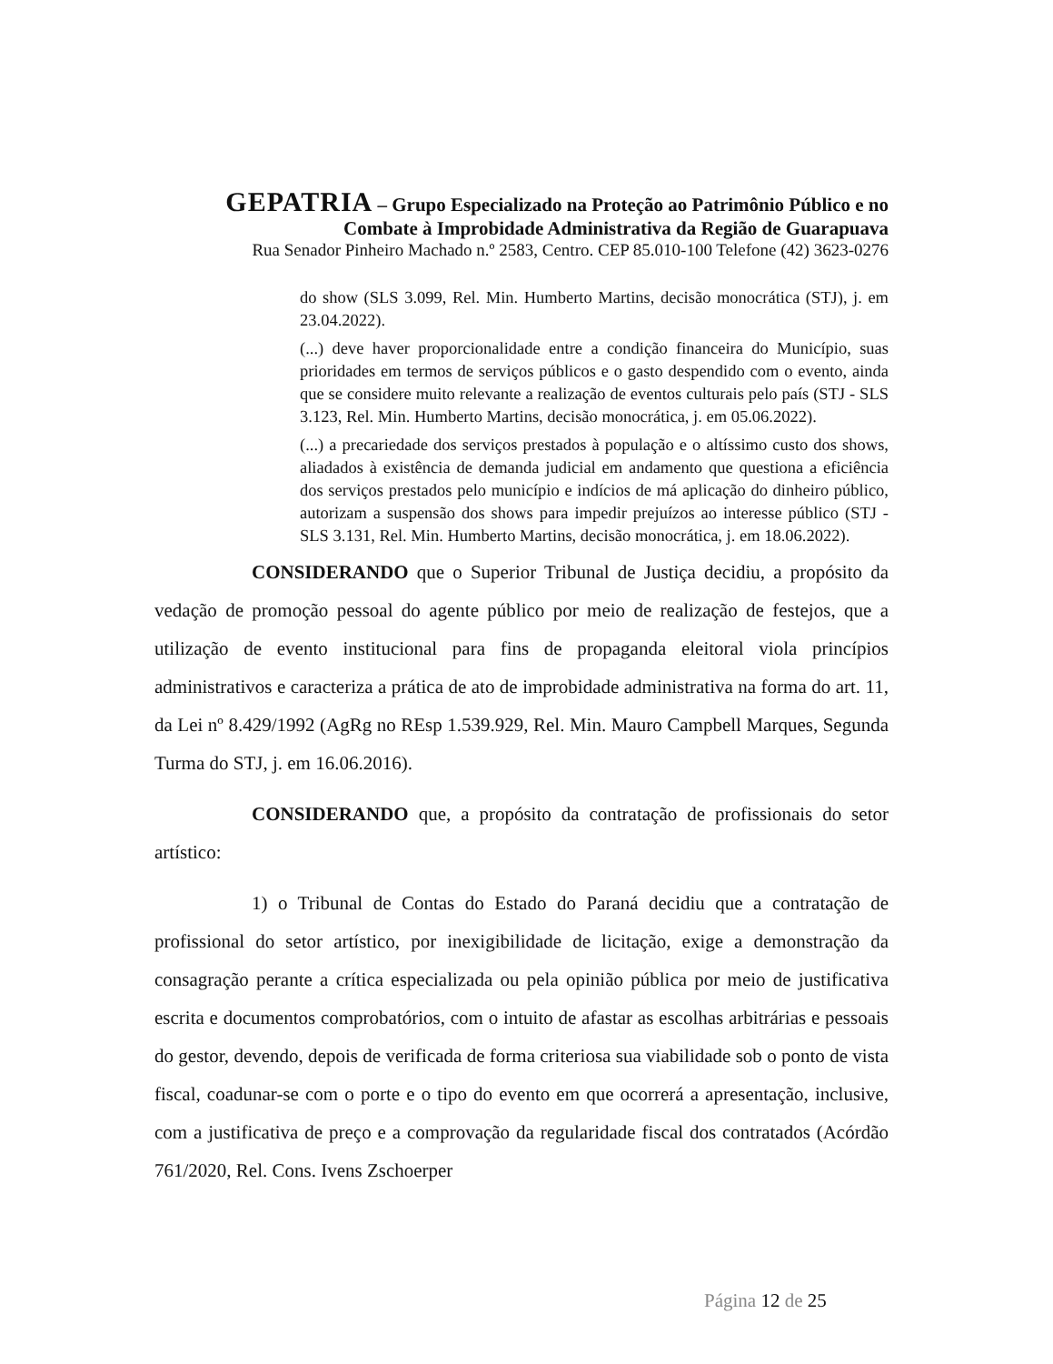GEPATRIA – Grupo Especializado na Proteção ao Patrimônio Público e no
Combate à Improbidade Administrativa da Região de Guarapuava
Rua Senador Pinheiro Machado n.º 2583, Centro. CEP 85.010-100 Telefone (42) 3623-0276
do show (SLS 3.099, Rel. Min. Humberto Martins, decisão monocrática (STJ), j. em 23.04.2022).
(...) deve haver proporcionalidade entre a condição financeira do Município, suas prioridades em termos de serviços públicos e o gasto despendido com o evento, ainda que se considere muito relevante a realização de eventos culturais pelo país (STJ - SLS 3.123, Rel. Min. Humberto Martins, decisão monocrática, j. em 05.06.2022).
(...) a precariedade dos serviços prestados à população e o altíssimo custo dos shows, aliadados à existência de demanda judicial em andamento que questiona a eficiência dos serviços prestados pelo município e indícios de má aplicação do dinheiro público, autorizam a suspensão dos shows para impedir prejuízos ao interesse público (STJ - SLS 3.131, Rel. Min. Humberto Martins, decisão monocrática, j. em 18.06.2022).
CONSIDERANDO que o Superior Tribunal de Justiça decidiu, a propósito da vedação de promoção pessoal do agente público por meio de realização de festejos, que a utilização de evento institucional para fins de propaganda eleitoral viola princípios administrativos e caracteriza a prática de ato de improbidade administrativa na forma do art. 11, da Lei nº 8.429/1992 (AgRg no REsp 1.539.929, Rel. Min. Mauro Campbell Marques, Segunda Turma do STJ, j. em 16.06.2016).
CONSIDERANDO que, a propósito da contratação de profissionais do setor artístico:
1) o Tribunal de Contas do Estado do Paraná decidiu que a contratação de profissional do setor artístico, por inexigibilidade de licitação, exige a demonstração da consagração perante a crítica especializada ou pela opinião pública por meio de justificativa escrita e documentos comprobatórios, com o intuito de afastar as escolhas arbitrárias e pessoais do gestor, devendo, depois de verificada de forma criteriosa sua viabilidade sob o ponto de vista fiscal, coadunar-se com o porte e o tipo do evento em que ocorrerá a apresentação, inclusive, com a justificativa de preço e a comprovação da regularidade fiscal dos contratados (Acórdão 761/2020, Rel. Cons. Ivens Zschoerper
Página 12 de 25